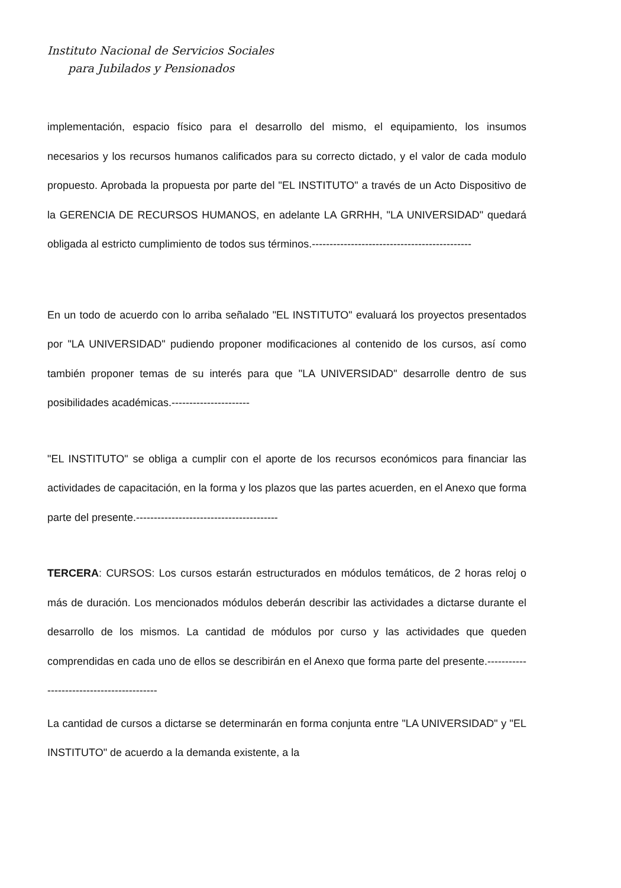Instituto Nacional de Servicios Sociales
para Jubilados y Pensionados
implementación, espacio físico para el desarrollo del mismo, el equipamiento, los insumos necesarios y los recursos humanos calificados para su correcto dictado, y el valor de cada modulo propuesto. Aprobada la propuesta por parte del "EL INSTITUTO" a través de un Acto Dispositivo de la GERENCIA DE RECURSOS HUMANOS, en adelante LA GRRHH, "LA UNIVERSIDAD" quedará obligada al estricto cumplimiento de todos sus términos.---------------------------------------------
En un todo de acuerdo con lo arriba señalado "EL INSTITUTO" evaluará los proyectos presentados por "LA UNIVERSIDAD" pudiendo proponer modificaciones al contenido de los cursos, así como también proponer temas de su interés para que "LA UNIVERSIDAD" desarrolle dentro de sus posibilidades académicas.----------------------
"EL INSTITUTO" se obliga a cumplir con el aporte de los recursos económicos para financiar las actividades de capacitación, en la forma y los plazos que las partes acuerden, en el Anexo que forma parte del presente.----------------------------------------
TERCERA: CURSOS: Los cursos estarán estructurados en módulos temáticos, de 2 horas reloj o más de duración. Los mencionados módulos deberán describir las actividades a dictarse durante el desarrollo de los mismos. La cantidad de módulos por curso y las actividades que queden comprendidas en cada uno de ellos se describirán en el Anexo que forma parte del presente.------------------------------------------
La cantidad de cursos a dictarse se determinarán en forma conjunta entre "LA UNIVERSIDAD" y "EL INSTITUTO" de acuerdo a la demanda existente, a la